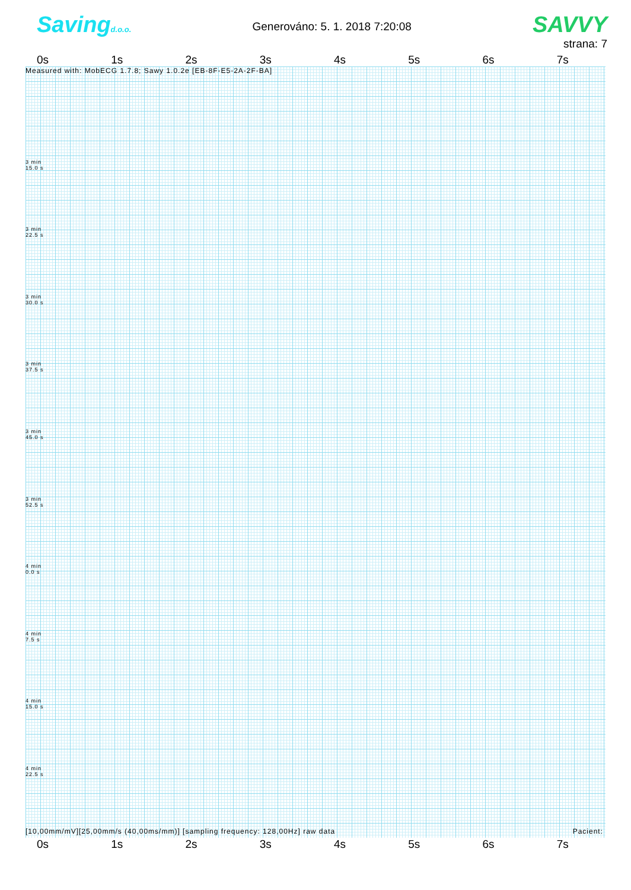Savingd.o.o.
Generováno: 5. 1. 2018 7:20:08
SAVVY
strana: 7
0s 1s 2s 3s 4s 5s 6s 7s
Measured with: MobECG 1.7.8; Sawy 1.0.2e [EB-8F-E5-2A-2F-BA]
3 min
15.0 s
3 min
22.5 s
3 min
30.0 s
3 min
37.5 s
3 min
45.0 s
3 min
52.5 s
4 min
0.0 s
4 min
7.5 s
4 min
15.0 s
4 min
22.5 s
[10,00mm/mV][25,00mm/s (40,00ms/mm)] [sampling frequency: 128,00Hz] raw data Pacient:
0s 1s 2s 3s 4s 5s 6s 7s